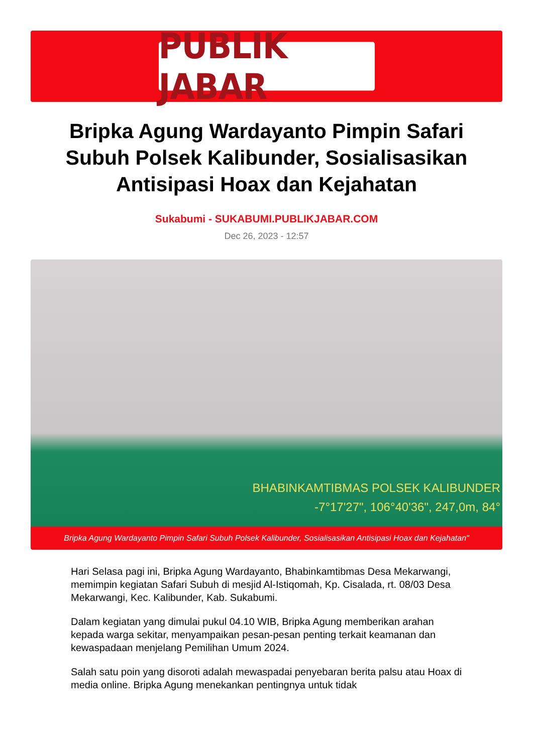PUBLIK JABAR
Bripka Agung Wardayanto Pimpin Safari Subuh Polsek Kalibunder, Sosialisasikan Antisipasi Hoax dan Kejahatan
Sukabumi - SUKABUMI.PUBLIKJABAR.COM
Dec 26, 2023 - 12:57
BHABINKAMTIBMAS POLSEK KALIBUNDER
-7°17'27", 106°40'36", 247,0m, 84°
Bripka Agung Wardayanto Pimpin Safari Subuh Polsek Kalibunder, Sosialisasikan Antisipasi Hoax dan Kejahatan"
Hari Selasa pagi ini, Bripka Agung Wardayanto, Bhabinkamtibmas Desa Mekarwangi, memimpin kegiatan Safari Subuh di mesjid Al-Istiqomah, Kp. Cisalada, rt. 08/03 Desa Mekarwangi, Kec. Kalibunder, Kab. Sukabumi.
Dalam kegiatan yang dimulai pukul 04.10 WIB, Bripka Agung memberikan arahan kepada warga sekitar, menyampaikan pesan-pesan penting terkait keamanan dan kewaspadaan menjelang Pemilihan Umum 2024.
Salah satu poin yang disoroti adalah mewaspadai penyebaran berita palsu atau Hoax di media online. Bripka Agung menekankan pentingnya untuk tidak